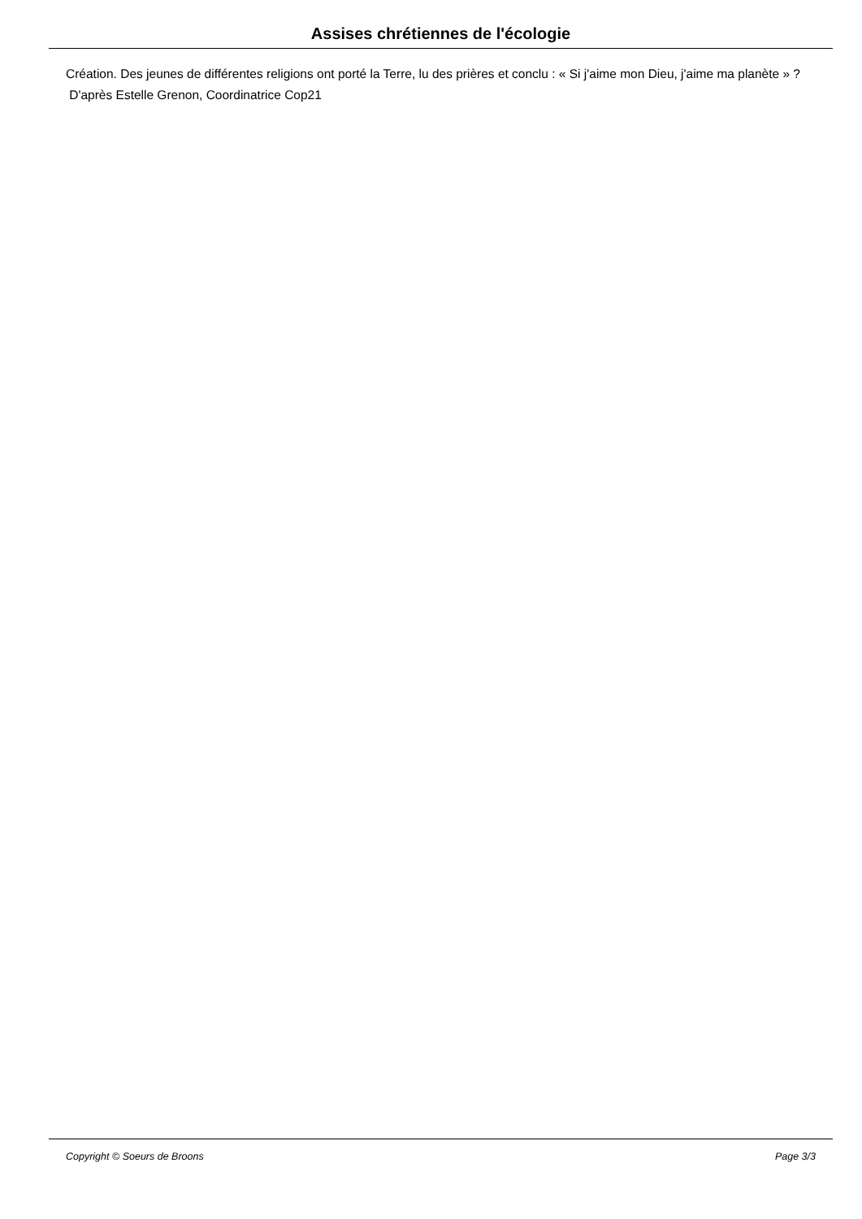Assises chrétiennes de l'écologie
Création. Des jeunes de différentes religions ont porté la Terre, lu des prières et conclu : « Si j'aime mon Dieu, j'aime ma planète » ?
D'après Estelle Grenon, Coordinatrice Cop21
Copyright © Soeurs de Broons Page 3/3